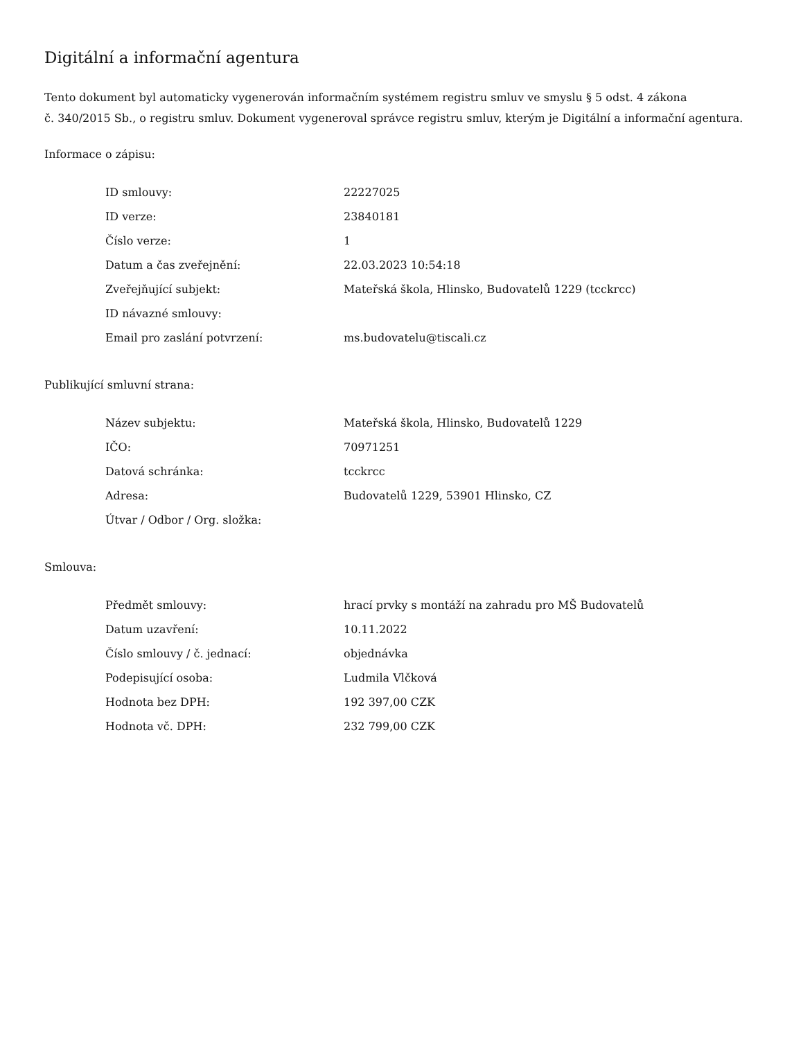Digitální a informační agentura
Tento dokument byl automaticky vygenerován informačním systémem registru smluv ve smyslu § 5 odst. 4 zákona
č. 340/2015 Sb., o registru smluv. Dokument vygeneroval správce registru smluv, kterým je Digitální a informační agentura.
Informace o zápisu:
| ID smlouvy: | 22227025 |
| ID verze: | 23840181 |
| Číslo verze: | 1 |
| Datum a čas zveřejnění: | 22.03.2023 10:54:18 |
| Zveřejňující subjekt: | Mateřská škola, Hlinsko, Budovatelů 1229 (tcckrcc) |
| ID návazné smlouvy: | |
| Email pro zaslání potvrzení: | ms.budovatelu@tiscali.cz |
Publikující smluvní strana:
| Název subjektu: | Mateřská škola, Hlinsko, Budovatelů 1229 |
| IČO: | 70971251 |
| Datová schránka: | tcckrcc |
| Adresa: | Budovatelů 1229, 53901 Hlinsko, CZ |
| Útvar / Odbor / Org. složka: | |
Smlouva:
| Předmět smlouvy: | hrací prvky s montáží na zahradu pro MŠ Budovatelů |
| Datum uzavření: | 10.11.2022 |
| Číslo smlouvy / č. jednací: | objednávka |
| Podepisující osoba: | Ludmila Vlčková |
| Hodnota bez DPH: | 192 397,00 CZK |
| Hodnota vč. DPH: | 232 799,00 CZK |